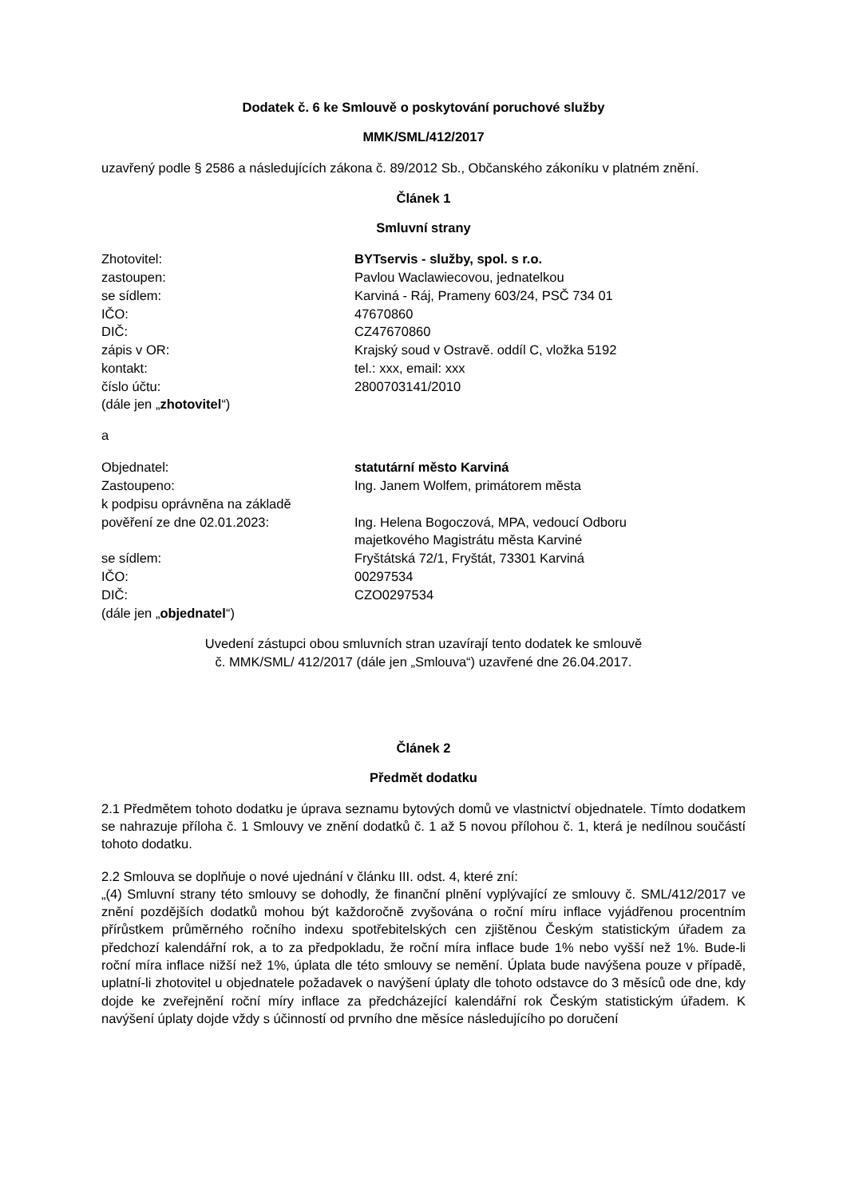Dodatek č. 6 ke Smlouvě o poskytování poruchové služby
MMK/SML/412/2017
uzavřený podle § 2586 a následujících zákona č. 89/2012 Sb., Občanského zákoníku v platném znění.
Článek 1
Smluvní strany
| Zhotovitel: | BYTservis - služby, spol. s r.o. |
| zastoupen: | Pavlou Waclawiecovou, jednatelkou |
| se sídlem: | Karviná - Ráj, Prameny 603/24, PSČ 734 01 |
| IČO: | 47670860 |
| DIČ: | CZ47670860 |
| zápis v OR: | Krajský soud v Ostravě. oddíl C, vložka 5192 |
| kontakt: | tel.: xxx, email: xxx |
| číslo účtu: | 2800703141/2010 |
| (dále jen „ zhotovitel “) | |
a
| Objednatel: | statutární město Karviná |
| Zastoupeno: | Ing. Janem Wolfem, primátorem města |
| k podpisu oprávněna na základě pověření ze dne 02.01.2023: | Ing. Helena Bogoczová, MPA, vedoucí Odboru majetkového Magistrátu města Karviné |
| se sídlem: | Fryštátská 72/1, Fryštát, 73301 Karviná |
| IČO: | 00297534 |
| DIČ: | CZO0297534 |
| (dále jen „ objednatel “) | |
Uvedení zástupci obou smluvních stran uzavírají tento dodatek ke smlouvě
č. MMK/SML/ 412/2017 (dále jen „Smlouva“) uzavřené dne 26.04.2017.
Článek 2
Předmět dodatku
2.1 Předmětem tohoto dodatku je úprava seznamu bytových domů ve vlastnictví objednatele. Tímto dodatkem se nahrazuje příloha č. 1 Smlouvy ve znění dodatků č. 1 až 5 novou přílohou č. 1, která je nedílnou součástí tohoto dodatku.
2.2 Smlouva se doplňuje o nové ujednání v článku III. odst. 4, které zní:
„(4) Smluvní strany této smlouvy se dohodly, že finanční plnění vyplývající ze smlouvy č. SML/412/2017 ve znění pozdějších dodatků mohou být každoročně zvyšována o roční míru inflace vyjádřenou procentním přírůstkem průměrného ročního indexu spotřebitelských cen zjištěnou Českým statistickým úřadem za předchozí kalendářní rok, a to za předpokladu, že roční míra inflace bude 1% nebo vyšší než 1%. Bude-li roční míra inflace nižší než 1%, úplata dle této smlouvy se nemění. Úplata bude navýšena pouze v případě, uplatní-li zhotovitel u objednatele požadavek o navýšení úplaty dle tohoto odstavce do 3 měsíců ode dne, kdy dojde ke zveřejnění roční míry inflace za předcházející kalendářní rok Českým statistickým úřadem. K navýšení úplaty dojde vždy s účinností od prvního dne měsíce následujícího po doručení